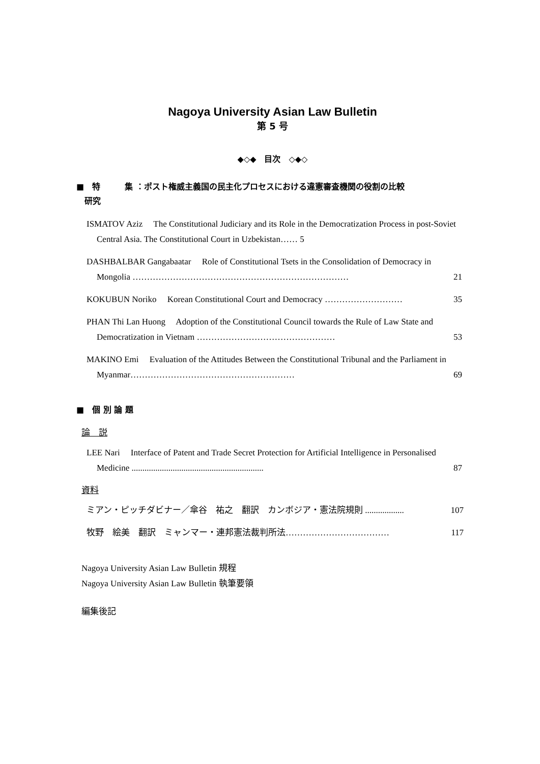Nagoya University Asian Law Bulletin
第 5 号
◆◇◆　目次　◇◆◇
■　特　　　集 ：ポスト権威主義国の民主化プロセスにおける違憲審査機関の役割の比較
　研究
ISMATOV Aziz　 The Constitutional Judiciary and its Role in the Democratization Process in post-Soviet Central Asia. The Constitutional Court in Uzbekistan…… 5
DASHBALBAR Gangabaatar　 Role of Constitutional Tsets in the Consolidation of Democracy in Mongolia ………………………………………………………………… 21
KOKUBUN Noriko　 Korean Constitutional Court and Democracy ……………………… 35
PHAN Thi Lan Huong　 Adoption of the Constitutional Council towards the Rule of Law State and Democratization in Vietnam ………………………………………… 53
MAKINO Emi　 Evaluation of the Attitudes Between the Constitutional Tribunal and the Parliament in Myanmar………………………………………………… 69
■　個 別 論 題
論　説
LEE Nari　 Interface of Patent and Trade Secret Protection for Artificial Intelligence in Personalised Medicine ............................................................. 87
資料
ミアン・ピッチダビナー／傘谷　祐之　翻訳　カンボジア・憲法院規則 .................. 107
牧野　絵美　翻訳　ミャンマー・連邦憲法裁判所法……………………………… 117
Nagoya University Asian Law Bulletin 規程
Nagoya University Asian Law Bulletin 執筆要領
編集後記